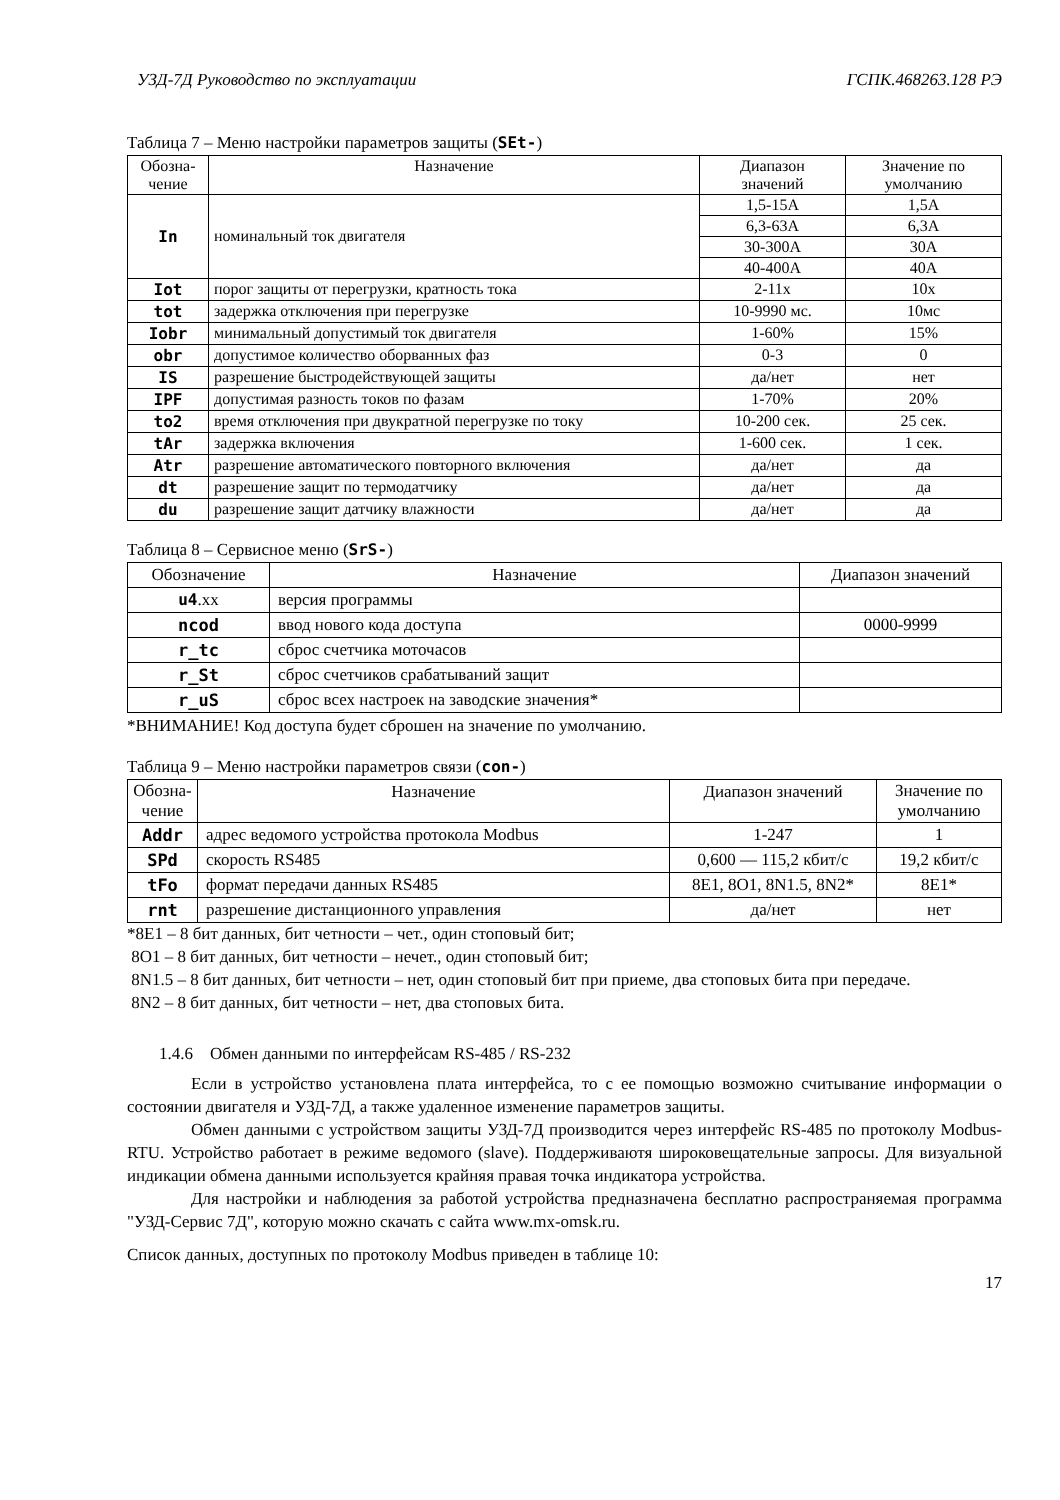УЗД-7Д Руководство по эксплуатации ГСПК.468263.128 РЭ
Таблица 7 – Меню настройки параметров защиты (SEt-)
| Обозна- чение | Назначение | Диапазон значений | Значение по умолчанию |
| --- | --- | --- | --- |
| In | номинальный ток двигателя | 1,5-15А | 1,5А |
| | | 6,3-63А | 6,3А |
| | | 30-300А | 30А |
| | | 40-400А | 40А |
| Iot | порог защиты от перегрузки, кратность тока | 2-11х | 10х |
| tot | задержка отключения при перегрузке | 10-9990 мс. | 10мс |
| Iobr | минимальный допустимый ток двигателя | 1-60% | 15% |
| obr | допустимое количество оборванных фаз | 0-3 | 0 |
| IS | разрешение быстродействующей защиты | да/нет | нет |
| IPF | допустимая разность токов по фазам | 1-70% | 20% |
| to2 | время отключения при двукратной перегрузке по току | 10-200 сек. | 25 сек. |
| tAr | задержка включения | 1-600 сек. | 1 сек. |
| Atr | разрешение автоматического повторного включения | да/нет | да |
| dt | разрешение защит по термодатчику | да/нет | да |
| du | разрешение защит датчику влажности | да/нет | да |
Таблица 8 – Сервисное меню (SrS-)
| Обозначение | Назначение | Диапазон значений |
| --- | --- | --- |
| u4 .xx | версия программы | |
| ncod | ввод нового кода доступа | 0000-9999 |
| r_tc | сброс счетчика моточасов | |
| r_St | сброс счетчиков срабатываний защит | |
| r_uS | сброс всех настроек на заводские значения* | |
*ВНИМАНИЕ! Код доступа будет сброшен на значение по умолчанию.
Таблица 9 – Меню настройки параметров связи (con-)
| Обозна- чение | Назначение | Диапазон значений | Значение по умолчанию |
| --- | --- | --- | --- |
| Addr | адрес ведомого устройства протокола Modbus | 1-247 | 1 |
| SPd | скорость RS485 | 0,600 — 115,2 кбит/с | 19,2 кбит/с |
| tFo | формат передачи данных RS485 | 8E1, 8O1, 8N1.5, 8N2* | 8E1* |
| rnt | разрешение дистанционного управления | да/нет | нет |
*8E1 – 8 бит данных, бит четности – чет., один стоповый бит;
8O1 – 8 бит данных, бит четности – нечет., один стоповый бит;
8N1.5 – 8 бит данных, бит четности – нет, один стоповый бит при приеме, два стоповых бита при передаче.
8N2 – 8 бит данных, бит четности – нет, два стоповых бита.
1.4.6 Обмен данными по интерфейсам RS-485 / RS-232
Если в устройство установлена плата интерфейса, то с ее помощью возможно считывание информации о состоянии двигателя и УЗД-7Д, а также удаленное изменение параметров защиты.
Обмен данными с устройством защиты УЗД-7Д производится через интерфейс RS-485 по протоколу Modbus-RTU. Устройство работает в режиме ведомого (slave). Поддерживаютя широковещательные запросы. Для визуальной индикации обмена данными используется крайняя правая точка индикатора устройства.
Для настройки и наблюдения за работой устройства предназначена бесплатно распространяемая программа "УЗД-Сервис 7Д", которую можно скачать с сайта www.mx-omsk.ru.
Список данных, доступных по протоколу Modbus приведен в таблице 10:
17